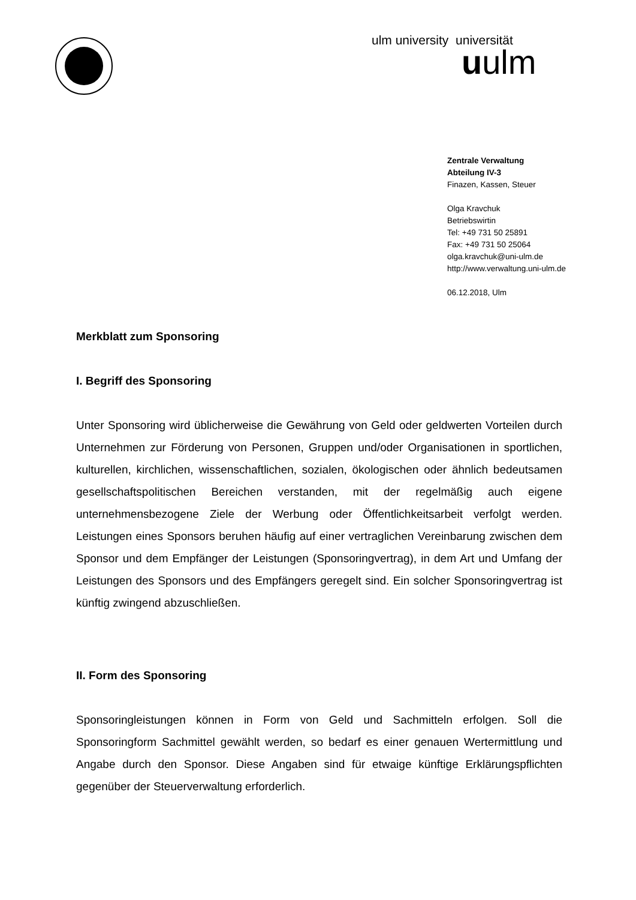ulm university universität
uulm
Zentrale Verwaltung
Abteilung IV-3
Finazen, Kassen, Steuer
Olga Kravchuk
Betriebswirtin
Tel: +49 731 50 25891
Fax: +49 731 50 25064
olga.kravchuk@uni-ulm.de
http://www.verwaltung.uni-ulm.de
06.12.2018, Ulm
Merkblatt zum Sponsoring
I. Begriff des Sponsoring
Unter Sponsoring wird üblicherweise die Gewährung von Geld oder geldwerten Vorteilen durch Unternehmen zur Förderung von Personen, Gruppen und/oder Organisationen in sportlichen, kulturellen, kirchlichen, wissenschaftlichen, sozialen, ökologischen oder ähnlich bedeutsamen gesellschaftspolitischen Bereichen verstanden, mit der regelmäßig auch eigene unternehmensbezogene Ziele der Werbung oder Öffentlichkeitsarbeit verfolgt werden. Leistungen eines Sponsors beruhen häufig auf einer vertraglichen Vereinbarung zwischen dem Sponsor und dem Empfänger der Leistungen (Sponsoringvertrag), in dem Art und Umfang der Leistungen des Sponsors und des Empfängers geregelt sind. Ein solcher Sponsoringvertrag ist künftig zwingend abzuschließen.
II. Form des Sponsoring
Sponsoringleistungen können in Form von Geld und Sachmitteln erfolgen. Soll die Sponsoringform Sachmittel gewählt werden, so bedarf es einer genauen Wertermittlung und Angabe durch den Sponsor. Diese Angaben sind für etwaige künftige Erklärungspflichten gegenüber der Steuerverwaltung erforderlich.